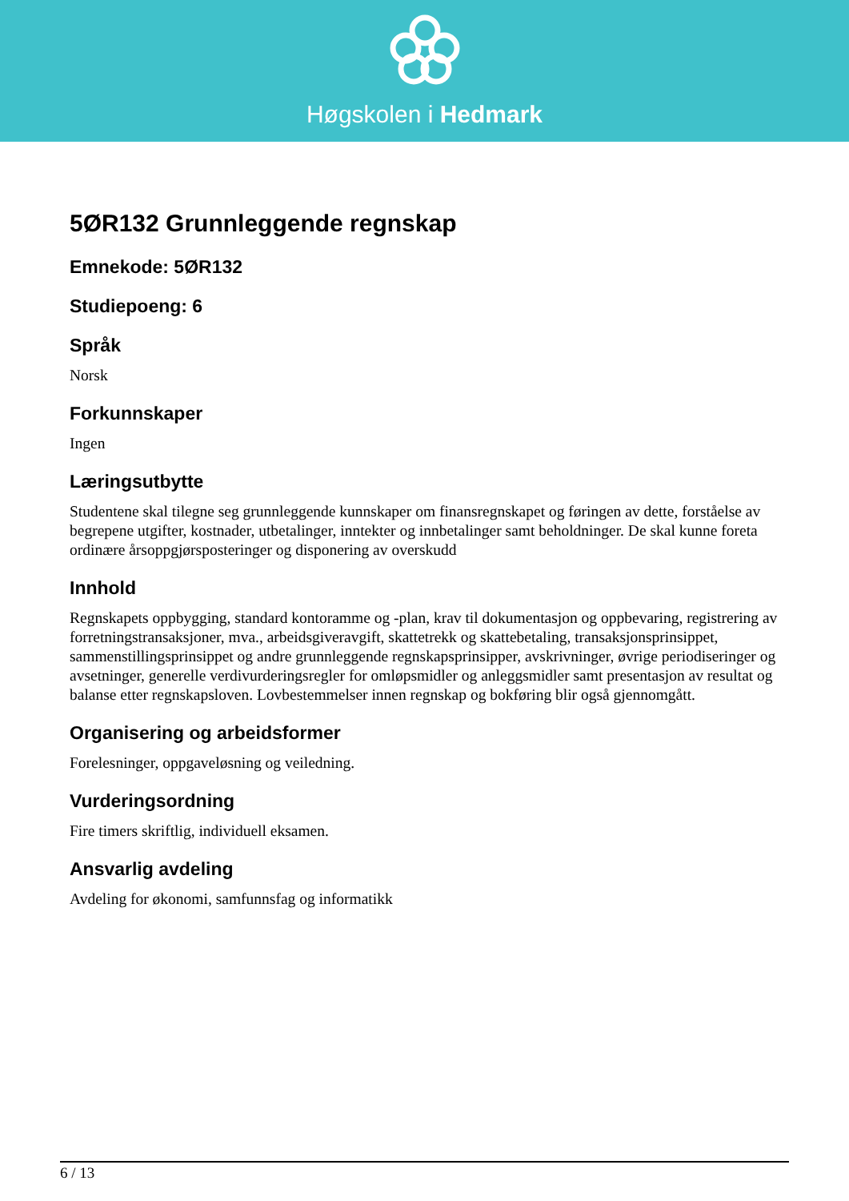Høgskolen i Hedmark
5ØR132 Grunnleggende regnskap
Emnekode: 5ØR132
Studiepoeng: 6
Språk
Norsk
Forkunnskaper
Ingen
Læringsutbytte
Studentene skal tilegne seg grunnleggende kunnskaper om finansregnskapet og føringen av dette, forståelse av begrepene utgifter, kostnader, utbetalinger, inntekter og innbetalinger samt beholdninger. De skal kunne foreta ordinære årsoppgjørsposteringer og disponering av overskudd
Innhold
Regnskapets oppbygging, standard kontoramme og -plan, krav til dokumentasjon og oppbevaring, registrering av forretningstransaksjoner, mva., arbeidsgiveravgift, skattetrekk og skattebetaling, transaksjonsprinsippet, sammenstillingsprinsippet og andre grunnleggende regnskapsprinsipper, avskrivninger, øvrige periodiseringer og avsetninger, generelle verdivurderingsregler for omløpsmidler og anleggsmidler samt presentasjon av resultat og balanse etter regnskapsloven. Lovbestemmelser innen regnskap og bokføring blir også gjennomgått.
Organisering og arbeidsformer
Forelesninger, oppgaveløsning og veiledning.
Vurderingsordning
Fire timers skriftlig, individuell eksamen.
Ansvarlig avdeling
Avdeling for økonomi, samfunnsfag og informatikk
6 / 13